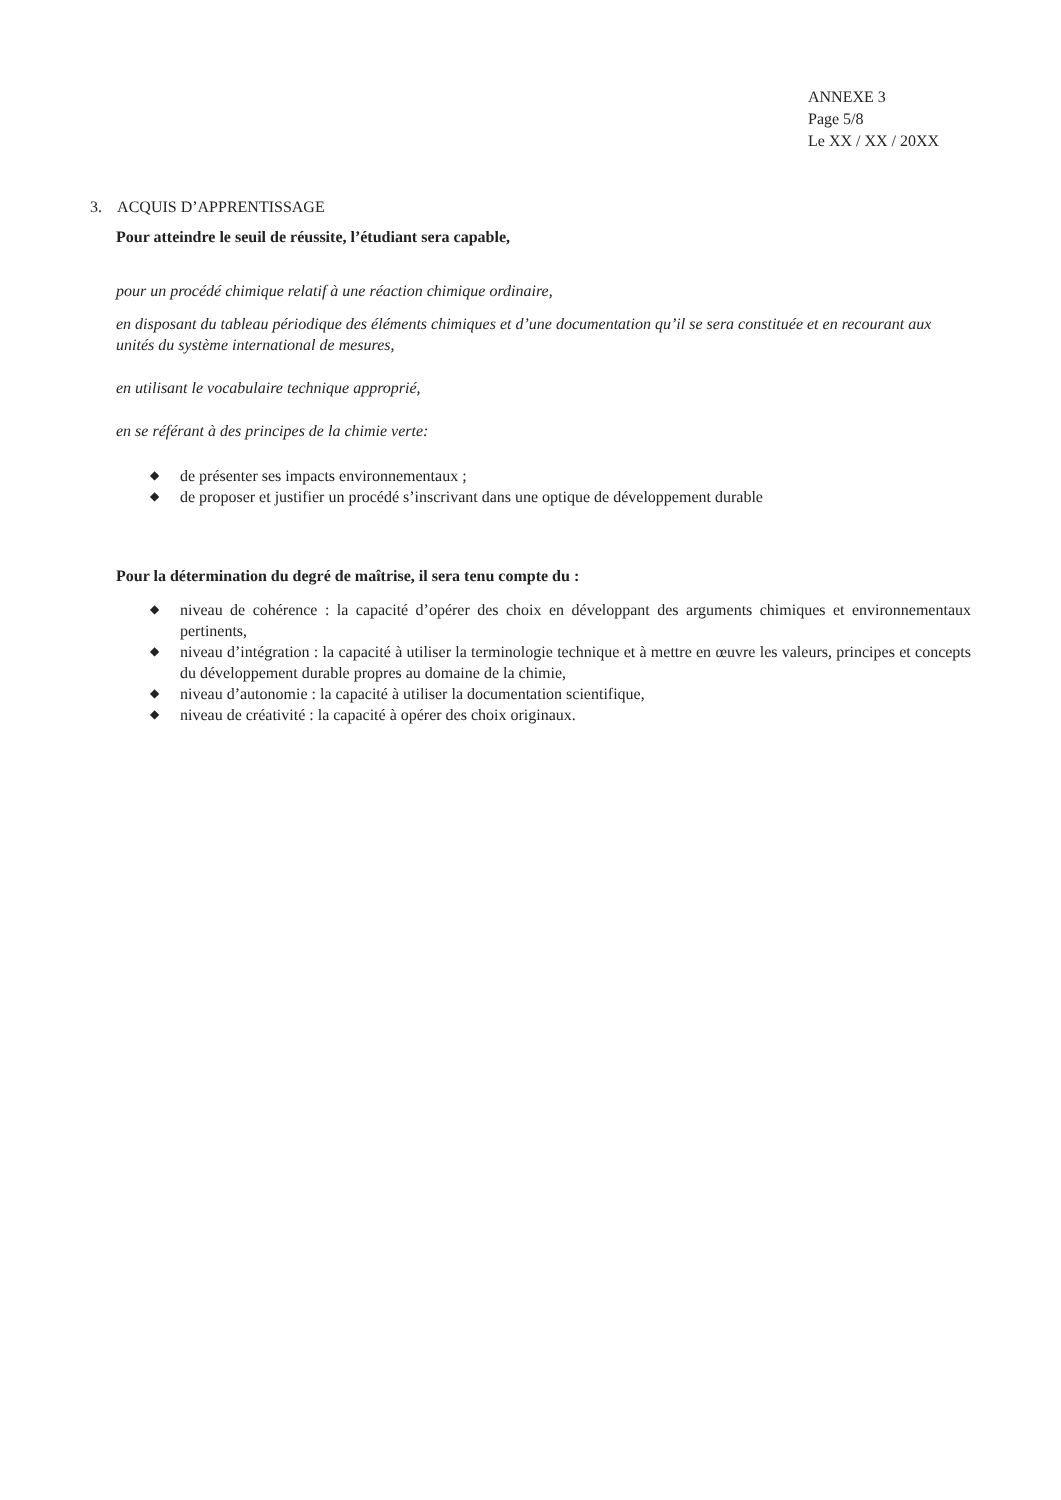ANNEXE 3
Page 5/8
Le XX / XX / 20XX
3. ACQUIS D’APPRENTISSAGE
Pour atteindre le seuil de réussite, l’étudiant sera capable,
pour un procédé chimique relatif à une réaction chimique ordinaire,
en disposant du tableau périodique des éléments chimiques et d’une documentation qu’il se sera constituée et en recourant aux unités du système international de mesures,
en utilisant le vocabulaire technique approprié,
en se référant à des principes de la chimie verte:
◆ de présenter ses impacts environnementaux ;
◆ de proposer et justifier un procédé s’inscrivant dans une optique de développement durable
Pour la détermination du degré de maîtrise, il sera tenu compte du :
◆ niveau de cohérence : la capacité d’opérer des choix en développant des arguments chimiques et environnementaux pertinents,
◆ niveau d’intégration : la capacité à utiliser la terminologie technique et à mettre en œuvre les valeurs, principes et concepts du développement durable propres au domaine de la chimie,
◆ niveau d’autonomie : la capacité à utiliser la documentation scientifique,
◆ niveau de créativité : la capacité à opérer des choix originaux.